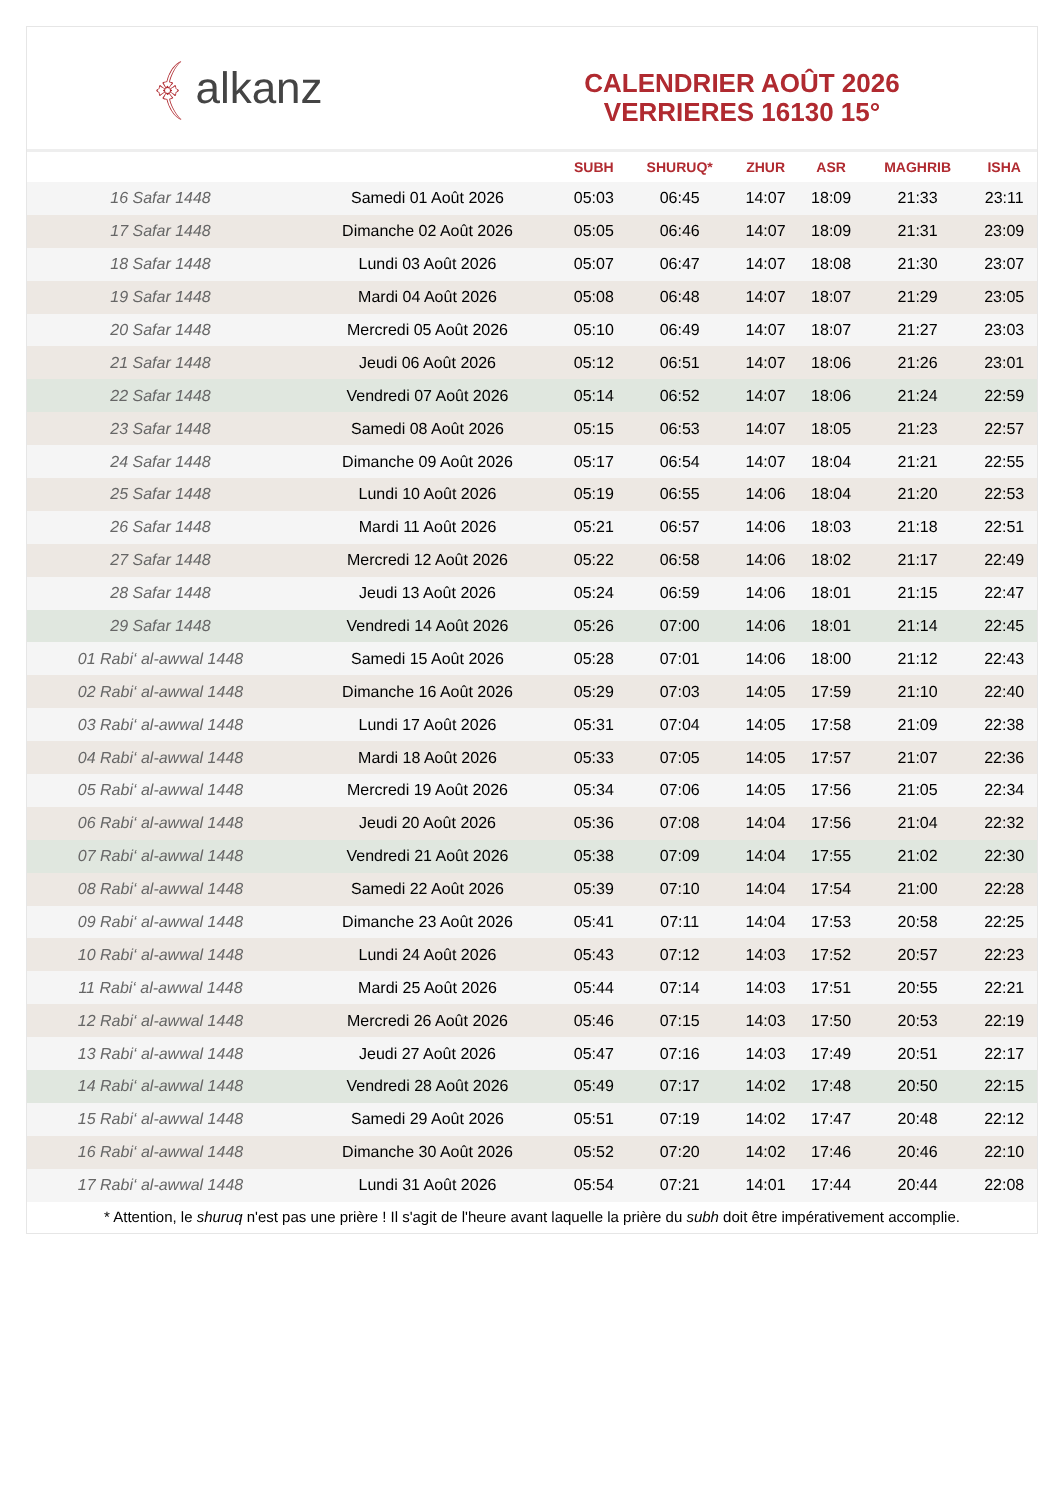﴾ alkanz
CALENDRIER AOÛT 2026
VERRIERES 16130 15°
| | | SUBH | SHURUQ* | ZHUR | ASR | MAGHRIB | ISHA |
| --- | --- | --- | --- | --- | --- | --- | --- |
| 16 Safar 1448 | Samedi 01 Août 2026 | 05:03 | 06:45 | 14:07 | 18:09 | 21:33 | 23:11 |
| 17 Safar 1448 | Dimanche 02 Août 2026 | 05:05 | 06:46 | 14:07 | 18:09 | 21:31 | 23:09 |
| 18 Safar 1448 | Lundi 03 Août 2026 | 05:07 | 06:47 | 14:07 | 18:08 | 21:30 | 23:07 |
| 19 Safar 1448 | Mardi 04 Août 2026 | 05:08 | 06:48 | 14:07 | 18:07 | 21:29 | 23:05 |
| 20 Safar 1448 | Mercredi 05 Août 2026 | 05:10 | 06:49 | 14:07 | 18:07 | 21:27 | 23:03 |
| 21 Safar 1448 | Jeudi 06 Août 2026 | 05:12 | 06:51 | 14:07 | 18:06 | 21:26 | 23:01 |
| 22 Safar 1448 | Vendredi 07 Août 2026 | 05:14 | 06:52 | 14:07 | 18:06 | 21:24 | 22:59 |
| 23 Safar 1448 | Samedi 08 Août 2026 | 05:15 | 06:53 | 14:07 | 18:05 | 21:23 | 22:57 |
| 24 Safar 1448 | Dimanche 09 Août 2026 | 05:17 | 06:54 | 14:07 | 18:04 | 21:21 | 22:55 |
| 25 Safar 1448 | Lundi 10 Août 2026 | 05:19 | 06:55 | 14:06 | 18:04 | 21:20 | 22:53 |
| 26 Safar 1448 | Mardi 11 Août 2026 | 05:21 | 06:57 | 14:06 | 18:03 | 21:18 | 22:51 |
| 27 Safar 1448 | Mercredi 12 Août 2026 | 05:22 | 06:58 | 14:06 | 18:02 | 21:17 | 22:49 |
| 28 Safar 1448 | Jeudi 13 Août 2026 | 05:24 | 06:59 | 14:06 | 18:01 | 21:15 | 22:47 |
| 29 Safar 1448 | Vendredi 14 Août 2026 | 05:26 | 07:00 | 14:06 | 18:01 | 21:14 | 22:45 |
| 01 Rabi‘ al-awwal 1448 | Samedi 15 Août 2026 | 05:28 | 07:01 | 14:06 | 18:00 | 21:12 | 22:43 |
| 02 Rabi‘ al-awwal 1448 | Dimanche 16 Août 2026 | 05:29 | 07:03 | 14:05 | 17:59 | 21:10 | 22:40 |
| 03 Rabi‘ al-awwal 1448 | Lundi 17 Août 2026 | 05:31 | 07:04 | 14:05 | 17:58 | 21:09 | 22:38 |
| 04 Rabi‘ al-awwal 1448 | Mardi 18 Août 2026 | 05:33 | 07:05 | 14:05 | 17:57 | 21:07 | 22:36 |
| 05 Rabi‘ al-awwal 1448 | Mercredi 19 Août 2026 | 05:34 | 07:06 | 14:05 | 17:56 | 21:05 | 22:34 |
| 06 Rabi‘ al-awwal 1448 | Jeudi 20 Août 2026 | 05:36 | 07:08 | 14:04 | 17:56 | 21:04 | 22:32 |
| 07 Rabi‘ al-awwal 1448 | Vendredi 21 Août 2026 | 05:38 | 07:09 | 14:04 | 17:55 | 21:02 | 22:30 |
| 08 Rabi‘ al-awwal 1448 | Samedi 22 Août 2026 | 05:39 | 07:10 | 14:04 | 17:54 | 21:00 | 22:28 |
| 09 Rabi‘ al-awwal 1448 | Dimanche 23 Août 2026 | 05:41 | 07:11 | 14:04 | 17:53 | 20:58 | 22:25 |
| 10 Rabi‘ al-awwal 1448 | Lundi 24 Août 2026 | 05:43 | 07:12 | 14:03 | 17:52 | 20:57 | 22:23 |
| 11 Rabi‘ al-awwal 1448 | Mardi 25 Août 2026 | 05:44 | 07:14 | 14:03 | 17:51 | 20:55 | 22:21 |
| 12 Rabi‘ al-awwal 1448 | Mercredi 26 Août 2026 | 05:46 | 07:15 | 14:03 | 17:50 | 20:53 | 22:19 |
| 13 Rabi‘ al-awwal 1448 | Jeudi 27 Août 2026 | 05:47 | 07:16 | 14:03 | 17:49 | 20:51 | 22:17 |
| 14 Rabi‘ al-awwal 1448 | Vendredi 28 Août 2026 | 05:49 | 07:17 | 14:02 | 17:48 | 20:50 | 22:15 |
| 15 Rabi‘ al-awwal 1448 | Samedi 29 Août 2026 | 05:51 | 07:19 | 14:02 | 17:47 | 20:48 | 22:12 |
| 16 Rabi‘ al-awwal 1448 | Dimanche 30 Août 2026 | 05:52 | 07:20 | 14:02 | 17:46 | 20:46 | 22:10 |
| 17 Rabi‘ al-awwal 1448 | Lundi 31 Août 2026 | 05:54 | 07:21 | 14:01 | 17:44 | 20:44 | 22:08 |
* Attention, le shuruq n'est pas une prière ! Il s'agit de l'heure avant laquelle la prière du subh doit être impérativement accomplie.